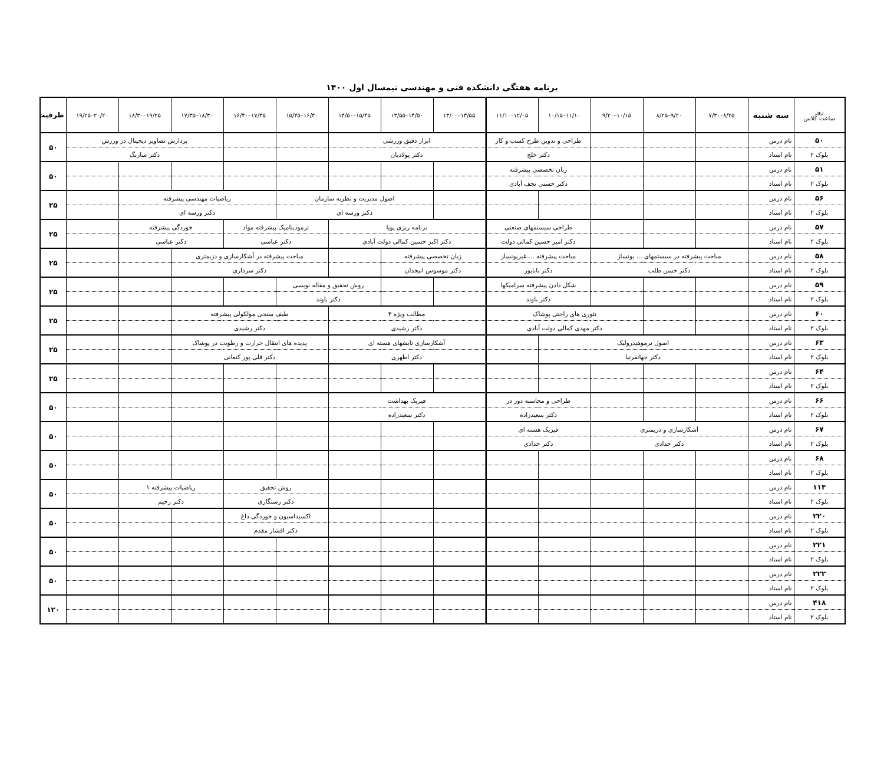برنامه هفتگی دانشکده فنی و مهندسی نیمسال اول ۱۴۰۰
| روز ساعت کلاس | سه شنبه | ۷/۳۰–۸/۲۵ | ۸/۲۵–۹/۲۰ | ۹/۲۰–۱۰/۱۵ | ۱۰/۱۵–۱۱/۱۰ | ۱۱/۱۰–۱۲/۰۵ | ۱۳/۰۰–۱۳/۵۵ | ۱۳/۵۵–۱۴/۵۰ | ۱۴/۵۰–۱۵/۴۵ | ۱۵/۴۵–۱۶/۴۰ | ۱۶/۴۰–۱۷/۳۵ | ۱۷/۳۵–۱۸/۳۰ | ۱۸/۳۰–۱۹/۲۵ | ۱۹/۲۵–۲۰/۲۰ | ظرفیت |
| --- | --- | --- | --- | --- | --- | --- | --- | --- | --- | --- | --- | --- | --- | --- | --- |
| ۵۰ | نام درس | | | | طراحی و تدوین طرح کسب و کار | | ابزار دقیق ورزشی | | | | | پردازش تصاویر دیجیتال در ورزش | | | ۵۰ |
| بلوک ۲ | نام استاد | | | | دکتر خلج | | دکتر پولادیان | | | | | دکتر سارنگ | | | |
| ۵۱ | نام درس | | | | زبان تخصصی پیشرفته | | | | | | | | | | ۵۰ |
| بلوک ۲ | نام استاد | | | | دکتر حسنی نجف آبادی | | | | | | | | | | |
| ۵۶ | نام درس | | | | | | | اصول مدیریت و نظریه سازمان | | | ریاضیات مهندسی پیشرفته | | | | ۲۵ |
| بلوک ۲ | نام استاد | | | | | | | دکتر ورسه ای | | | دکتر ورسه ای | | | | |
| ۵۷ | نام درس | | | | طراحی سیستمهای صنعتی | | برنامه ریزی پویا | | | ترمودینامیک پیشرفته مواد | | خوردگی پیشرفته | | | ۲۵ |
| بلوک ۲ | نام استاد | | | | دکتر امیر حسین کمالی دولت | | دکتر اکبر حسین کمالی دولت آبادی | | | دکتر عباسی | | دکتر عباسی | | | |
| ۵۸ | نام درس | مباحث پیشرفته در سیستمهای ... یونساز | | | مباحث پیشرفته ....غیریونساز | | زبان تخصصی پیشرفته | | | مباحث پیشرفته در آشکارسازی و دزیمتری | | | | | ۲۵ |
| بلوک ۲ | نام استاد | دکتر حسن طلب | | | دکتر باباپور | | دکتر موسوس انیجدان | | | دکتر سرداری | | | | | |
| ۵۹ | نام درس | | | | شکل دادن پیشرفته سرامیکها | | | | روش تحقیق و مقاله نویسی | | | | | | ۲۵ |
| بلوک ۲ | نام استاد | | | | دکتر باوند | | | | دکتر باوند | | | | | | |
| ۶۰ | نام درس | | | تئوری های راحتی پوشاک | | | مطالب ویژه ۳ | | | طیف سنجی مولکولی پیشرفته | | | | | ۲۵ |
| بلوک ۲ | نام استاد | | | دکتر مهدی کمالی دولت آبادی | | | دکتر رشیدی | | | دکتر رشیدی | | | | | |
| ۶۳ | نام درس | اصول ترموهیدرولیک | | | | | آشکارسازی تابشهای هسته ای | | | پدیده های انتقال حرارت و رطوبت در پوشاک | | | | | ۲۵ |
| بلوک ۲ | نام استاد | دکتر جهانفرنیا | | | | | دکتر اطهری | | | دکتر قلی پور کنعانی | | | | | |
| ۶۴ | نام درس | | | | | | | | | | | | | | ۲۵ |
| بلوک ۲ | نام استاد | | | | | | | | | | | | | | |
| ۶۶ | نام درس | | | | طراحی و محاسبه دوز در | | فیزیک بهداشت | | | | | | | | ۵۰ |
| بلوک ۲ | نام استاد | | | | دکتر سعیدزاده | | دکتر سعیدزاده | | | | | | | | |
| ۶۷ | نام درس | آشکارسازی و دزیمتری | | | فیزیک هسته ای | | | | | | | | | | ۵۰ |
| بلوک ۲ | نام استاد | دکتر حدادی | | | دکتر حدادی | | | | | | | | | | |
| ۶۸ | نام درس | | | | | | | | | | | | | | ۵۰ |
| بلوک ۲ | نام استاد | | | | | | | | | | | | | | |
| ۱۱۴ | نام درس | | | | | | | | | روش تحقیق | | ریاضیات پیشرفته ۱ | | | ۵۰ |
| بلوک ۲ | نام استاد | | | | | | | | | دکتر رستگاری | | دکتر رحیم | | | |
| ۲۲۰ | نام درس | | | | | | | | | اکسیداسیون و خوردگی داغ | | | | | ۵۰ |
| بلوک ۲ | نام استاد | | | | | | | | | دکتر افشار مقدم | | | | | |
| ۲۲۱ | نام درس | | | | | | | | | | | | | | ۵۰ |
| بلوک ۲ | نام استاد | | | | | | | | | | | | | | |
| ۲۲۲ | نام درس | | | | | | | | | | | | | | ۵۰ |
| بلوک ۲ | نام استاد | | | | | | | | | | | | | | |
| ۴۱۸ | نام درس | | | | | | | | | | | | | | ۱۲۰ |
| بلوک ۲ | نام استاد | | | | | | | | | | | | | | |